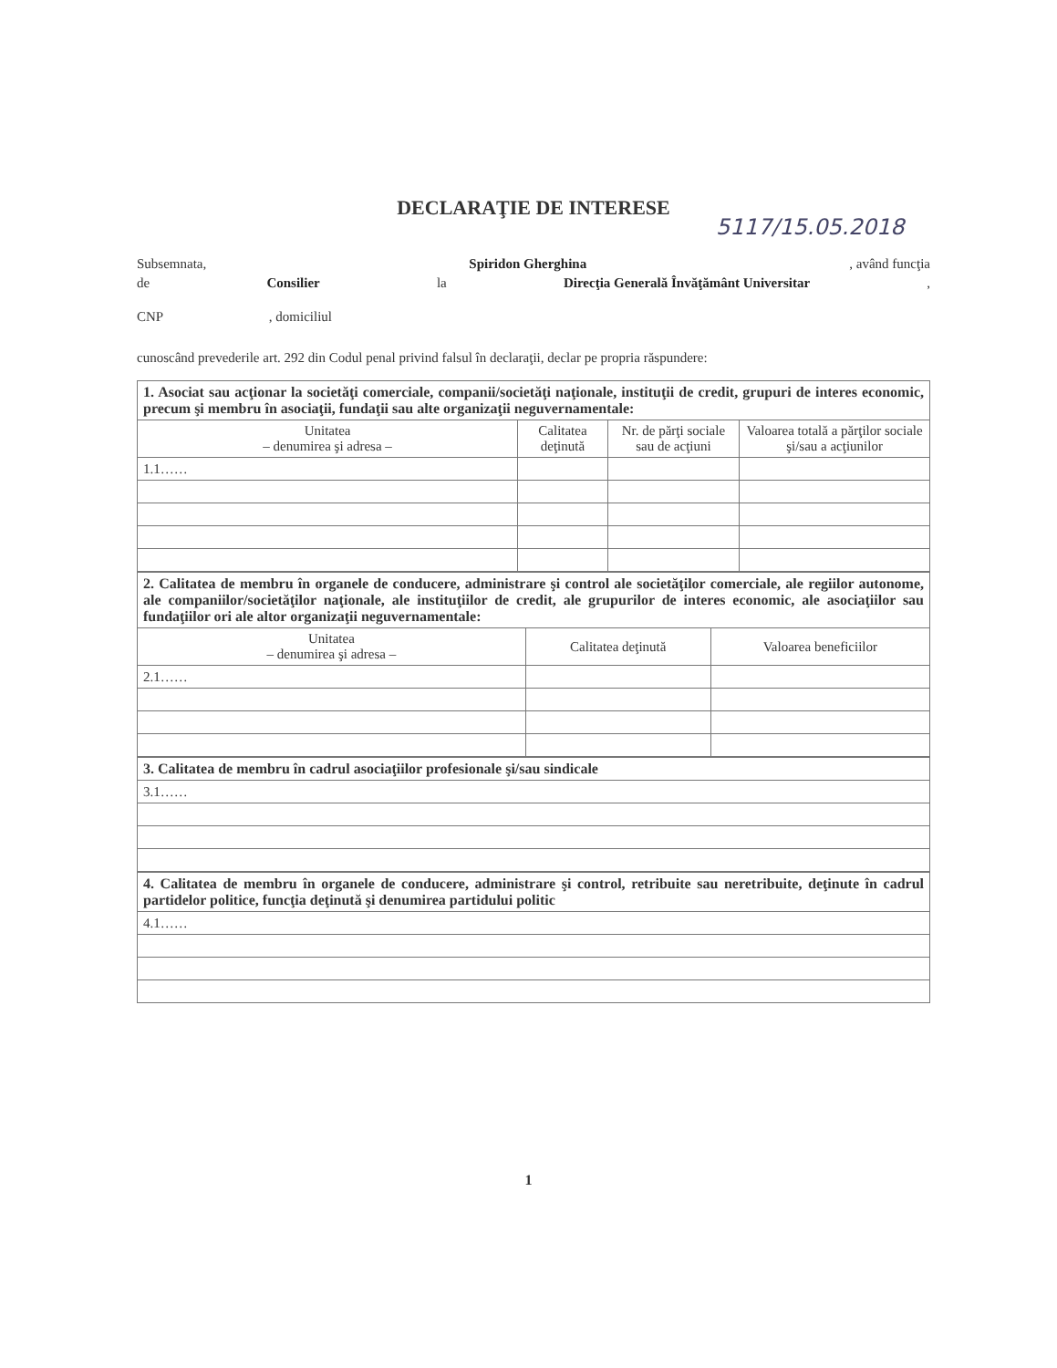DECLARAŢIE DE INTERESE
5117/15.05.2018
Subsemnata, Spiridon Gherghina, având funcţia
de Consilier la Direcţia Generală Învăţământ Universitar,
CNP , domiciliul
cunoscând prevederile art. 292 din Codul penal privind falsul în declaraţii, declar pe propria răspundere:
| 1. Asociat sau acţionar la societăţi comerciale, companii/societăţi naţionale, instituţii de credit, grupuri de interes economic, precum şi membru în asociaţii, fundaţii sau alte organizaţii neguvernamentale: | | | |
| Unitatea – denumirea şi adresa – | Calitatea deţinută | Nr. de părţi sociale sau de acţiuni | Valoarea totală a părţilor sociale şi/sau a acţiunilor |
| 1.1…… | | | |
| 2. Calitatea de membru în organele de conducere, administrare şi control ale societăţilor comerciale, ale regiilor autonome, ale companiilor/societăţilor naţionale, ale instituţiilor de credit, ale grupurilor de interes economic, ale asociaţiilor sau fundaţiilor ori ale altor organizaţii neguvernamentale: | | |
| Unitatea – denumirea şi adresa – | Calitatea deţinută | Valoarea beneficiilor |
| 2.1…… | | |
| 3. Calitatea de membru în cadrul asociaţiilor profesionale şi/sau sindicale |
| 3.1…… |
| 4. Calitatea de membru în organele de conducere, administrare şi control, retribuite sau neretribuite, deţinute în cadrul partidelor politice, funcţia deţinută şi denumirea partidului politic |
| 4.1…… |
1